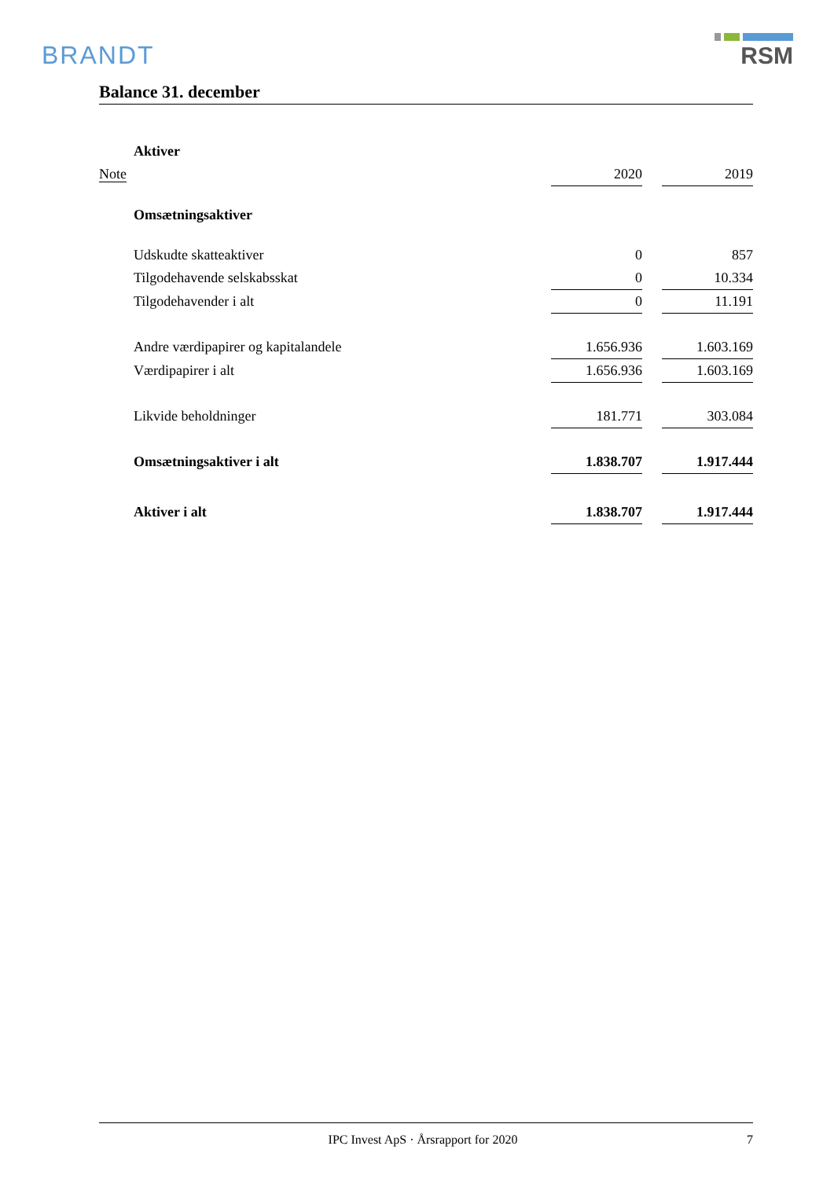BRANDT RSM
Balance 31. december
| | Aktiver | | | |
| Note | | 2020 | | 2019 |
| | Omsætningsaktiver | | | |
| | Udskudte skatteaktiver | 0 | | 857 |
| | Tilgodehavende selskabsskat | 0 | | 10.334 |
| | Tilgodehavender i alt | 0 | | 11.191 |
| | Andre værdipapirer og kapitalandele | 1.656.936 | | 1.603.169 |
| | Værdipapirer i alt | 1.656.936 | | 1.603.169 |
| | Likvide beholdninger | 181.771 | | 303.084 |
| | Omsætningsaktiver i alt | 1.838.707 | | 1.917.444 |
| | Aktiver i alt | 1.838.707 | | 1.917.444 |
IPC Invest ApS · Årsrapport for 2020
7